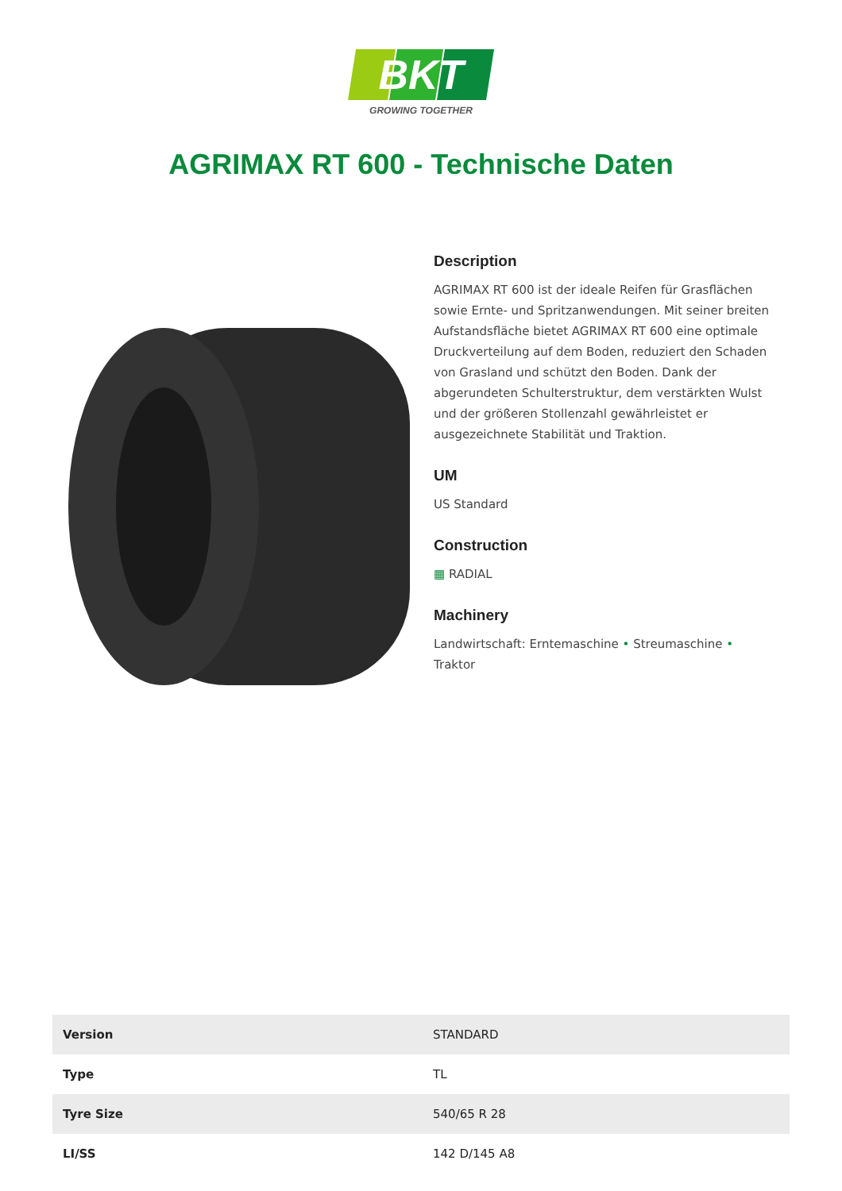BKT
GROWING TOGETHER
AGRIMAX RT 600 - Technische Daten
Description
AGRIMAX RT 600 ist der ideale Reifen für Grasflächen sowie Ernte- und Spritzanwendungen. Mit seiner breiten Aufstandsfläche bietet AGRIMAX RT 600 eine optimale Druckverteilung auf dem Boden, reduziert den Schaden von Grasland und schützt den Boden. Dank der abgerundeten Schulterstruktur, dem verstärkten Wulst und der größeren Stollenzahl gewährleistet er ausgezeichnete Stabilität und Traktion.
UM
US Standard
Construction
▦ RADIAL
Machinery
Landwirtschaft: Erntemaschine • Streumaschine • Traktor
| Version | STANDARD |
| Type | TL |
| Tyre Size | 540/65 R 28 |
| LI/SS | 142 D/145 A8 |